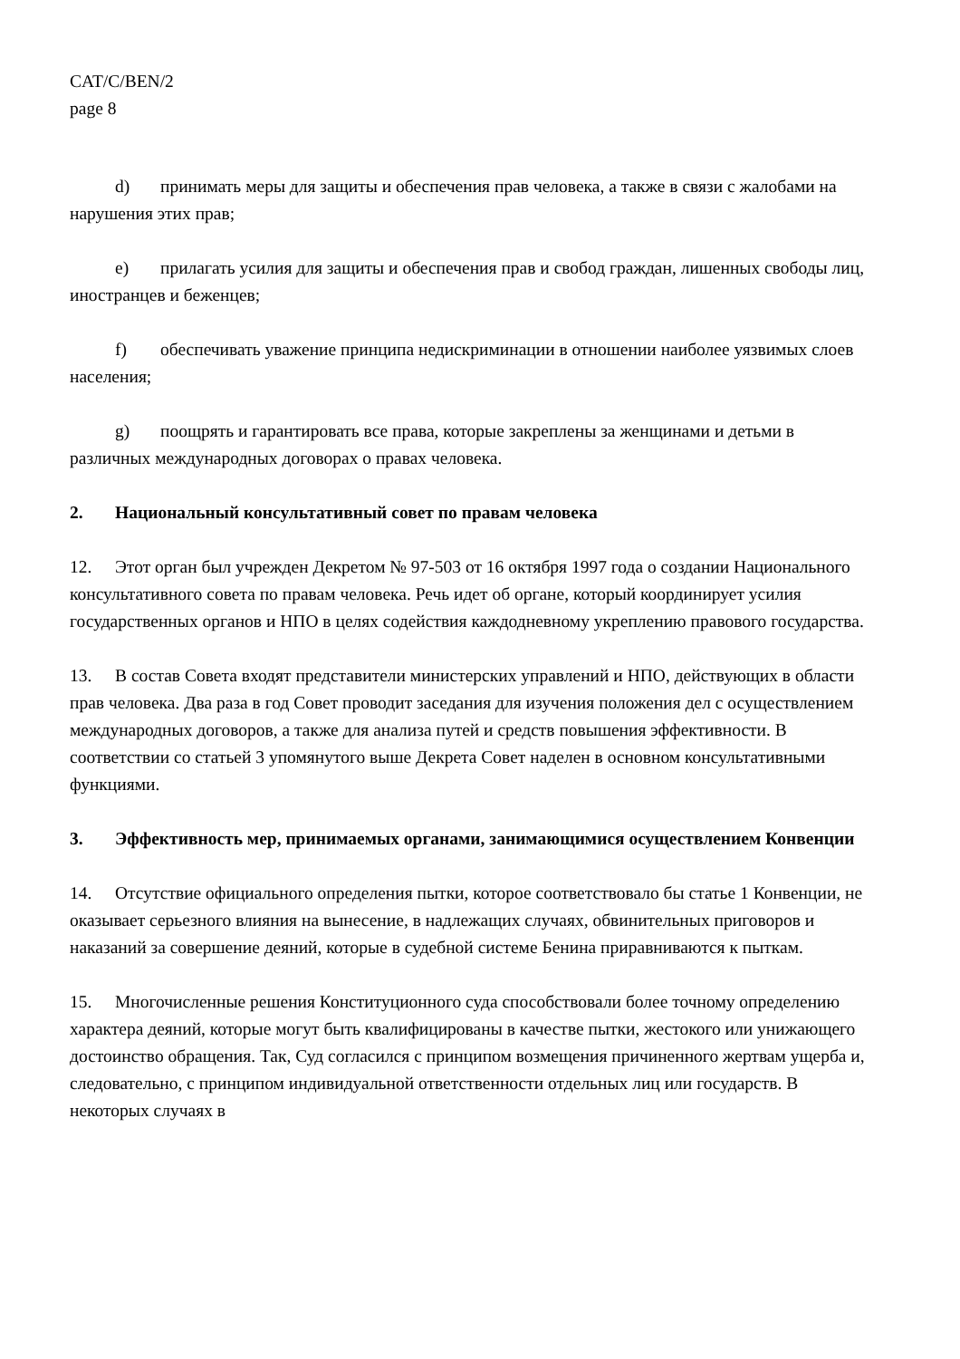CAT/C/BEN/2
page 8
d) принимать меры для защиты и обеспечения прав человека, а также в связи с жалобами на нарушения этих прав;
e) прилагать усилия для защиты и обеспечения прав и свобод граждан, лишенных свободы лиц, иностранцев и беженцев;
f) обеспечивать уважение принципа недискриминации в отношении наиболее уязвимых слоев населения;
g) поощрять и гарантировать все права, которые закреплены за женщинами и детьми в различных международных договорах о правах человека.
2. Национальный консультативный совет по правам человека
12. Этот орган был учрежден Декретом № 97-503 от 16 октября 1997 года о создании Национального консультативного совета по правам человека. Речь идет об органе, который координирует усилия государственных органов и НПО в целях содействия каждодневному укреплению правового государства.
13. В состав Совета входят представители министерских управлений и НПО, действующих в области прав человека. Два раза в год Совет проводит заседания для изучения положения дел с осуществлением международных договоров, а также для анализа путей и средств повышения эффективности. В соответствии со статьей 3 упомянутого выше Декрета Совет наделен в основном консультативными функциями.
3. Эффективность мер, принимаемых органами, занимающимися осуществлением Конвенции
14. Отсутствие официального определения пытки, которое соответствовало бы статье 1 Конвенции, не оказывает серьезного влияния на вынесение, в надлежащих случаях, обвинительных приговоров и наказаний за совершение деяний, которые в судебной системе Бенина приравниваются к пыткам.
15. Многочисленные решения Конституционного суда способствовали более точному определению характера деяний, которые могут быть квалифицированы в качестве пытки, жестокого или унижающего достоинство обращения. Так, Суд согласился с принципом возмещения причиненного жертвам ущерба и, следовательно, с принципом индивидуальной ответственности отдельных лиц или государств. В некоторых случаях в